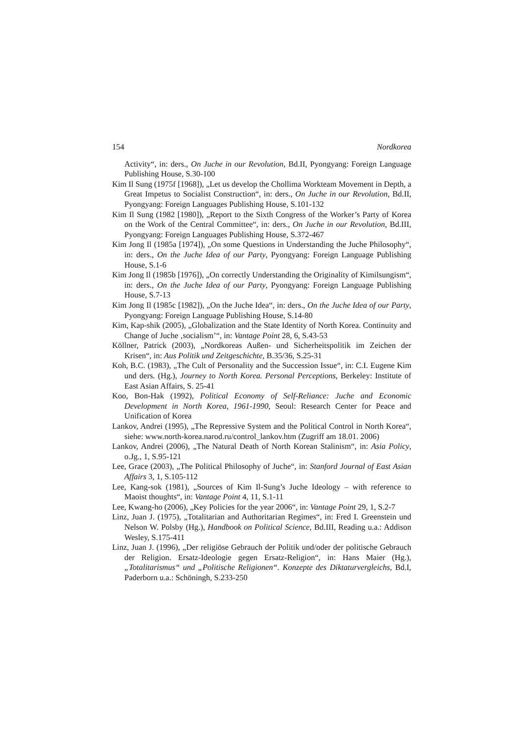154 Nordkorea
Activity“, in: ders., On Juche in our Revolution, Bd.II, Pyongyang: Foreign Language Publishing House, S.30-100
Kim Il Sung (1975f [1968]), „Let us develop the Chollima Workteam Movement in Depth, a Great Impetus to Socialist Construction“, in: ders., On Juche in our Revolution, Bd.II, Pyongyang: Foreign Languages Publishing House, S.101-132
Kim Il Sung (1982 [1980]), „Report to the Sixth Congress of the Worker’s Party of Korea on the Work of the Central Committee“, in: ders., On Juche in our Revolution, Bd.III, Pyongyang: Foreign Languages Publishing House, S.372-467
Kim Jong Il (1985a [1974]), „On some Questions in Understanding the Juche Philosophy“, in: ders., On the Juche Idea of our Party, Pyongyang: Foreign Language Publishing House, S.1-6
Kim Jong Il (1985b [1976]), „On correctly Understanding the Originality of Kimilsungism“, in: ders., On the Juche Idea of our Party, Pyongyang: Foreign Language Publishing House, S.7-13
Kim Jong Il (1985c [1982]), „On the Juche Idea“, in: ders., On the Juche Idea of our Party, Pyongyang: Foreign Language Publishing House, S.14-80
Kim, Kap-shik (2005), „Globalization and the State Identity of North Korea. Continuity and Change of Juche ‚socialism’“, in: Vantage Point 28, 6, S.43-53
Köllner, Patrick (2003), „Nordkoreas Außen- und Sicherheitspolitik im Zeichen der Krisen“, in: Aus Politik und Zeitgeschichte, B.35/36, S.25-31
Koh, B.C. (1983), „The Cult of Personality and the Succession Issue“, in: C.I. Eugene Kim und ders. (Hg.), Journey to North Korea. Personal Perceptions, Berkeley: Institute of East Asian Affairs, S. 25-41
Koo, Bon-Hak (1992), Political Economy of Self-Reliance: Juche and Economic Development in North Korea, 1961-1990, Seoul: Research Center for Peace and Unification of Korea
Lankov, Andrei (1995), „The Repressive System and the Political Control in North Korea“, siehe: www.north-korea.narod.ru/control_lankov.htm (Zugriff am 18.01. 2006)
Lankov, Andrei (2006), „The Natural Death of North Korean Stalinism“, in: Asia Policy, o.Jg., 1, S.95-121
Lee, Grace (2003), „The Political Philosophy of Juche“, in: Stanford Journal of East Asian Affairs 3, 1, S.105-112
Lee, Kang-sok (1981), „Sources of Kim Il-Sung’s Juche Ideology – with reference to Maoist thoughts“, in: Vantage Point 4, 11, S.1-11
Lee, Kwang-ho (2006), „Key Policies for the year 2006“, in: Vantage Point 29, 1, S.2-7
Linz, Juan J. (1975), „Totalitarian and Authoritarian Regimes“, in: Fred I. Greenstein und Nelson W. Polsby (Hg.), Handbook on Political Science, Bd.III, Reading u.a.: Addison Wesley, S.175-411
Linz, Juan J. (1996), „Der religiöse Gebrauch der Politik und/oder der politische Gebrauch der Religion. Ersatz-Ideologie gegen Ersatz-Religion“, in: Hans Maier (Hg.), „Totalitarismus“ und „Politische Religionen“. Konzepte des Diktaturvergleichs, Bd.I, Paderborn u.a.: Schöningh, S.233-250